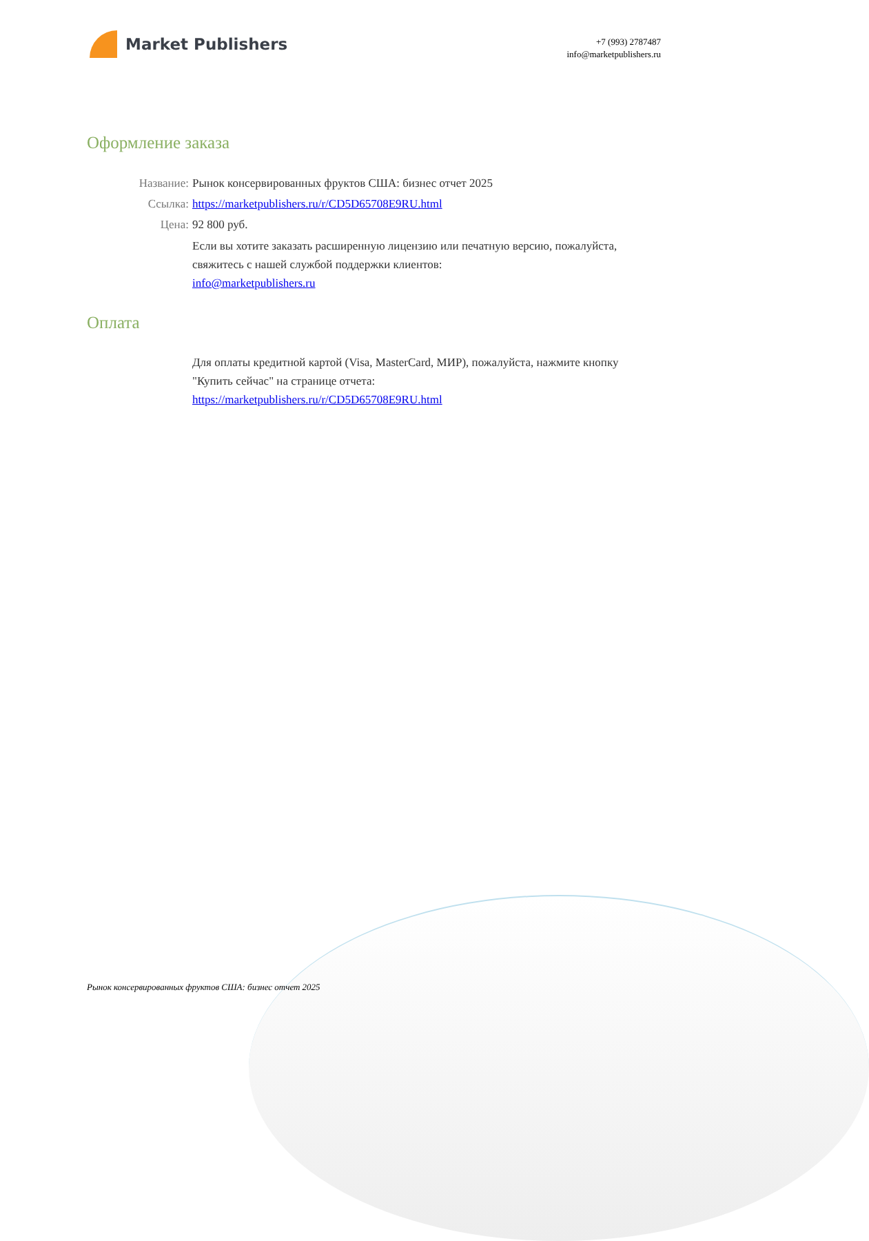Market Publishers
+7 (993) 2787487
info@marketpublishers.ru
Оформление заказа
Название: Рынок консервированных фруктов США: бизнес отчет 2025
Ссылка: https://marketpublishers.ru/r/CD5D65708E9RU.html
Цена: 92 800 руб.
Если вы хотите заказать расширенную лицензию или печатную версию, пожалуйста, свяжитесь с нашей службой поддержки клиентов:
info@marketpublishers.ru
Оплата
Для оплаты кредитной картой (Visa, MasterCard, МИР), пожалуйста, нажмите кнопку "Купить сейчас" на странице отчета:
https://marketpublishers.ru/r/CD5D65708E9RU.html
Рынок консервированных фруктов США: бизнес отчет 2025